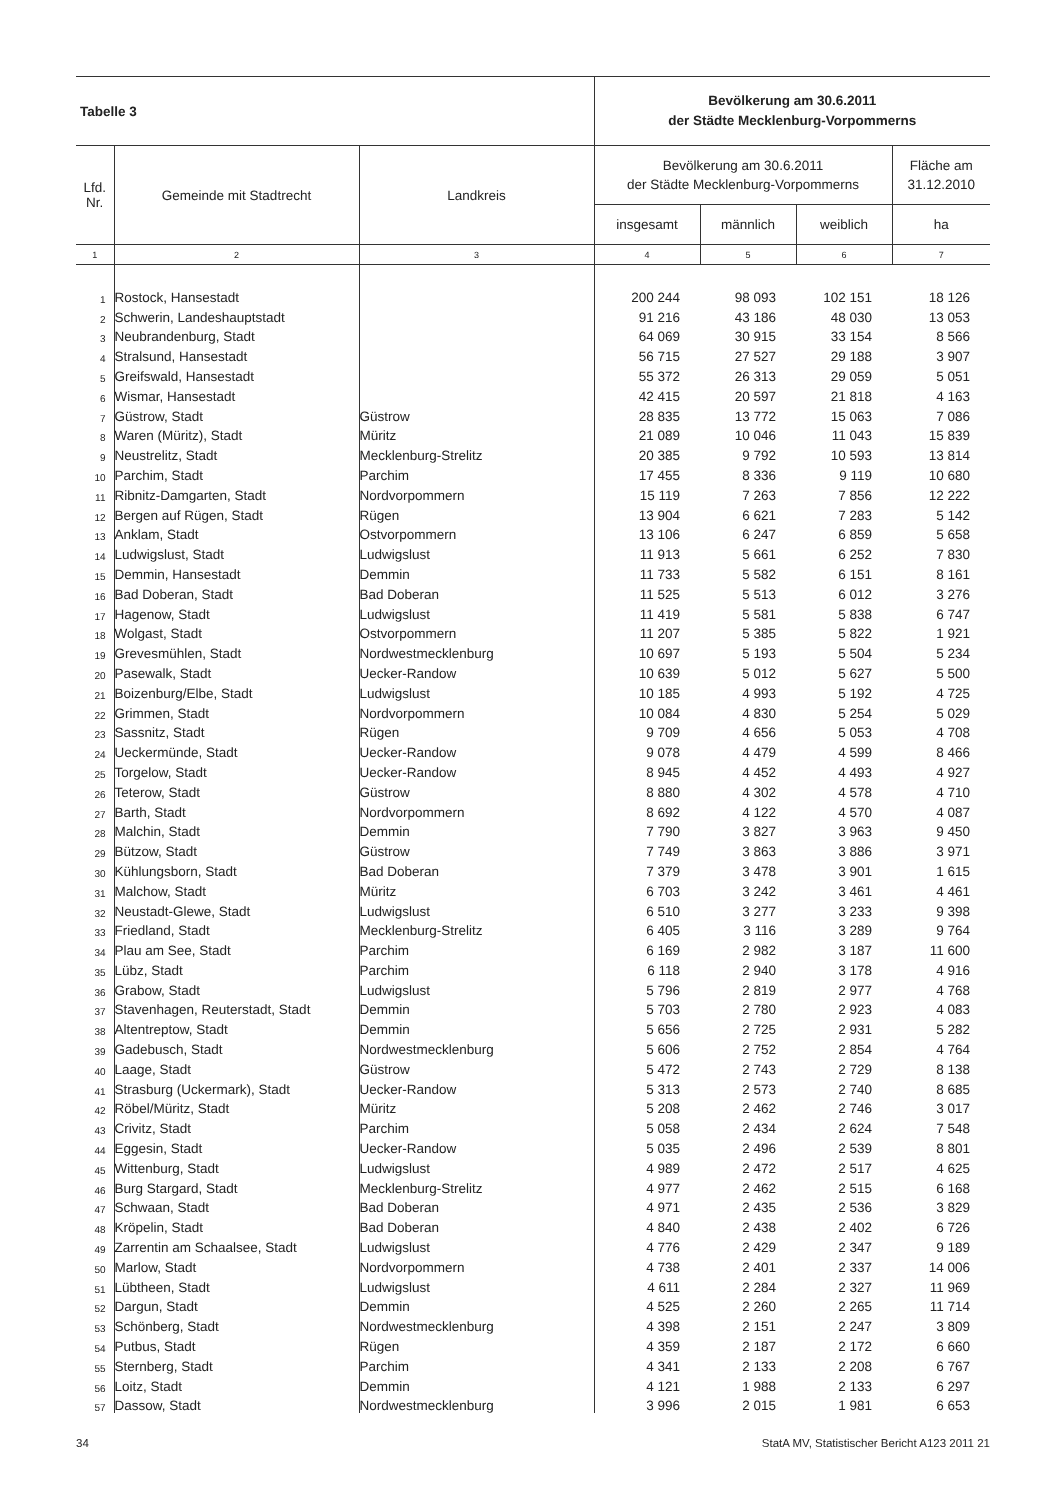| Tabelle 3 | | | Bevölkerung am 30.6.2011 der Städte Mecklenburg-Vorpommerns | | | |
| Lfd. Nr. | Gemeinde mit Stadtrecht | Landkreis | Bevölkerung am 30.6.2011 der Städte Mecklenburg-Vorpommerns | | | Fläche am 31.12.2010 |
| | | | insgesamt | männlich | weiblich | ha |
| 1 | 2 | 3 | 4 | 5 | 6 | 7 |
| 1 | Rostock, Hansestadt | | 200 244 | 98 093 | 102 151 | 18 126 |
| 2 | Schwerin, Landeshauptstadt | | 91 216 | 43 186 | 48 030 | 13 053 |
| 3 | Neubrandenburg, Stadt | | 64 069 | 30 915 | 33 154 | 8 566 |
| 4 | Stralsund, Hansestadt | | 56 715 | 27 527 | 29 188 | 3 907 |
| 5 | Greifswald, Hansestadt | | 55 372 | 26 313 | 29 059 | 5 051 |
| 6 | Wismar, Hansestadt | | 42 415 | 20 597 | 21 818 | 4 163 |
| 7 | Güstrow, Stadt | Güstrow | 28 835 | 13 772 | 15 063 | 7 086 |
| 8 | Waren (Müritz), Stadt | Müritz | 21 089 | 10 046 | 11 043 | 15 839 |
| 9 | Neustrelitz, Stadt | Mecklenburg-Strelitz | 20 385 | 9 792 | 10 593 | 13 814 |
| 10 | Parchim, Stadt | Parchim | 17 455 | 8 336 | 9 119 | 10 680 |
| 11 | Ribnitz-Damgarten, Stadt | Nordvorpommern | 15 119 | 7 263 | 7 856 | 12 222 |
| 12 | Bergen auf Rügen, Stadt | Rügen | 13 904 | 6 621 | 7 283 | 5 142 |
| 13 | Anklam, Stadt | Ostvorpommern | 13 106 | 6 247 | 6 859 | 5 658 |
| 14 | Ludwigslust, Stadt | Ludwigslust | 11 913 | 5 661 | 6 252 | 7 830 |
| 15 | Demmin, Hansestadt | Demmin | 11 733 | 5 582 | 6 151 | 8 161 |
| 16 | Bad Doberan, Stadt | Bad Doberan | 11 525 | 5 513 | 6 012 | 3 276 |
| 17 | Hagenow, Stadt | Ludwigslust | 11 419 | 5 581 | 5 838 | 6 747 |
| 18 | Wolgast, Stadt | Ostvorpommern | 11 207 | 5 385 | 5 822 | 1 921 |
| 19 | Grevesmühlen, Stadt | Nordwestmecklenburg | 10 697 | 5 193 | 5 504 | 5 234 |
| 20 | Pasewalk, Stadt | Uecker-Randow | 10 639 | 5 012 | 5 627 | 5 500 |
| 21 | Boizenburg/Elbe, Stadt | Ludwigslust | 10 185 | 4 993 | 5 192 | 4 725 |
| 22 | Grimmen, Stadt | Nordvorpommern | 10 084 | 4 830 | 5 254 | 5 029 |
| 23 | Sassnitz, Stadt | Rügen | 9 709 | 4 656 | 5 053 | 4 708 |
| 24 | Ueckermünde, Stadt | Uecker-Randow | 9 078 | 4 479 | 4 599 | 8 466 |
| 25 | Torgelow, Stadt | Uecker-Randow | 8 945 | 4 452 | 4 493 | 4 927 |
| 26 | Teterow, Stadt | Güstrow | 8 880 | 4 302 | 4 578 | 4 710 |
| 27 | Barth, Stadt | Nordvorpommern | 8 692 | 4 122 | 4 570 | 4 087 |
| 28 | Malchin, Stadt | Demmin | 7 790 | 3 827 | 3 963 | 9 450 |
| 29 | Bützow, Stadt | Güstrow | 7 749 | 3 863 | 3 886 | 3 971 |
| 30 | Kühlungsborn, Stadt | Bad Doberan | 7 379 | 3 478 | 3 901 | 1 615 |
| 31 | Malchow, Stadt | Müritz | 6 703 | 3 242 | 3 461 | 4 461 |
| 32 | Neustadt-Glewe, Stadt | Ludwigslust | 6 510 | 3 277 | 3 233 | 9 398 |
| 33 | Friedland, Stadt | Mecklenburg-Strelitz | 6 405 | 3 116 | 3 289 | 9 764 |
| 34 | Plau am See, Stadt | Parchim | 6 169 | 2 982 | 3 187 | 11 600 |
| 35 | Lübz, Stadt | Parchim | 6 118 | 2 940 | 3 178 | 4 916 |
| 36 | Grabow, Stadt | Ludwigslust | 5 796 | 2 819 | 2 977 | 4 768 |
| 37 | Stavenhagen, Reuterstadt, Stadt | Demmin | 5 703 | 2 780 | 2 923 | 4 083 |
| 38 | Altentreptow, Stadt | Demmin | 5 656 | 2 725 | 2 931 | 5 282 |
| 39 | Gadebusch, Stadt | Nordwestmecklenburg | 5 606 | 2 752 | 2 854 | 4 764 |
| 40 | Laage, Stadt | Güstrow | 5 472 | 2 743 | 2 729 | 8 138 |
| 41 | Strasburg (Uckermark), Stadt | Uecker-Randow | 5 313 | 2 573 | 2 740 | 8 685 |
| 42 | Röbel/Müritz, Stadt | Müritz | 5 208 | 2 462 | 2 746 | 3 017 |
| 43 | Crivitz, Stadt | Parchim | 5 058 | 2 434 | 2 624 | 7 548 |
| 44 | Eggesin, Stadt | Uecker-Randow | 5 035 | 2 496 | 2 539 | 8 801 |
| 45 | Wittenburg, Stadt | Ludwigslust | 4 989 | 2 472 | 2 517 | 4 625 |
| 46 | Burg Stargard, Stadt | Mecklenburg-Strelitz | 4 977 | 2 462 | 2 515 | 6 168 |
| 47 | Schwaan, Stadt | Bad Doberan | 4 971 | 2 435 | 2 536 | 3 829 |
| 48 | Kröpelin, Stadt | Bad Doberan | 4 840 | 2 438 | 2 402 | 6 726 |
| 49 | Zarrentin am Schaalsee, Stadt | Ludwigslust | 4 776 | 2 429 | 2 347 | 9 189 |
| 50 | Marlow, Stadt | Nordvorpommern | 4 738 | 2 401 | 2 337 | 14 006 |
| 51 | Lübtheen, Stadt | Ludwigslust | 4 611 | 2 284 | 2 327 | 11 969 |
| 52 | Dargun, Stadt | Demmin | 4 525 | 2 260 | 2 265 | 11 714 |
| 53 | Schönberg, Stadt | Nordwestmecklenburg | 4 398 | 2 151 | 2 247 | 3 809 |
| 54 | Putbus, Stadt | Rügen | 4 359 | 2 187 | 2 172 | 6 660 |
| 55 | Sternberg, Stadt | Parchim | 4 341 | 2 133 | 2 208 | 6 767 |
| 56 | Loitz, Stadt | Demmin | 4 121 | 1 988 | 2 133 | 6 297 |
| 57 | Dassow, Stadt | Nordwestmecklenburg | 3 996 | 2 015 | 1 981 | 6 653 |
34 StatA MV, Statistischer Bericht A123 2011 21